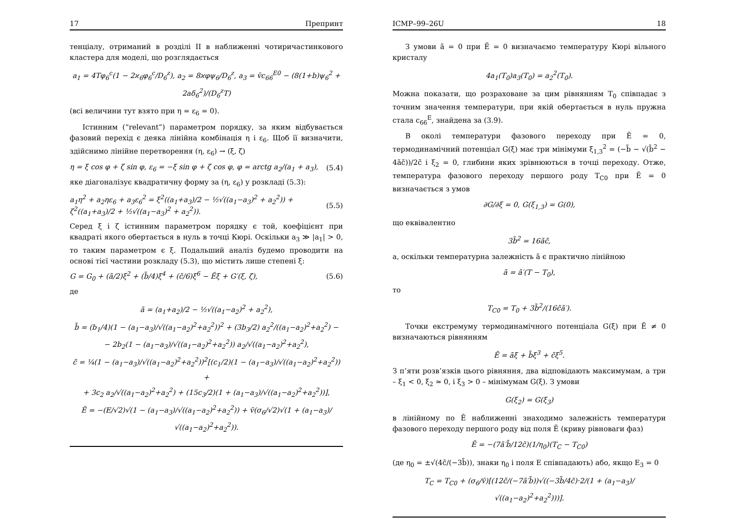17 Препринт
тенціалу, отриманий в розділі II в наближенні чотиричастинкового кластера для моделі, що розглядається
a<sub>1</sub> = 4Tφ<sub>6</sub><sup>c</sup>(1 − 2ϰ<sub>6</sub>φ<sub>6</sub><sup>c</sup>/D<sub>6</sub><sup>z</sup>), a<sub>2</sub> = 8ϰφψ<sub>6</sub>/D<sub>6</sub><sup>z</sup>, a<sub>3</sub> = v̄c<sub>66</sub><sup>E0</sup> − (8(1+b)ψ<sub>6</sub><sup>2</sup> + 2aδ<sub>6</sub><sup>2</sup>)/(D<sub>6</sub><sup>z</sup>T)
(всі величини тут взято при η = ε<sub>6</sub> = 0).
Істинним (“relevant”) параметром порядку, за яким відбувається фазовий перехід є деяка лінійна комбінація η і ε<sub>6</sub>. Щоб її визначити, здійснимо лінійне перетворення (η, ε<sub>6</sub>) → (ξ, ζ)
η = ξ cos φ + ζ sin φ, ε<sub>6</sub> = −ξ sin φ + ζ cos φ, φ = arctg a<sub>2</sub>/(a<sub>1</sub> + a<sub>3</sub>), (5.4)
яке діагоналізує квадратичну форму за (η, ε<sub>6</sub>) у розкладі (5.3):
a<sub>1</sub>η<sup>2</sup> + a<sub>2</sub>ηε<sub>6</sub> + a<sub>3</sub>ε<sub>6</sub><sup>2</sup> = ξ<sup>2</sup>((a<sub>1</sub>+a<sub>3</sub>)/2 − ½√((a<sub>1</sub>−a<sub>3</sub>)<sup>2</sup> + a<sub>2</sub><sup>2</sup>)) + ζ<sup>2</sup>((a<sub>1</sub>+a<sub>3</sub>)/2 + ½√((a<sub>1</sub>−a<sub>3</sub>)<sup>2</sup> + a<sub>2</sub><sup>2</sup>)). (5.5)
Серед ξ і ζ істинним параметром порядку є той, коефіцієнт при квадраті якого обертається в нуль в точці Кюрі. Оскільки a<sub>3</sub> ≫ |a<sub>1</sub>| > 0, то таким параметром є ξ. Подальший аналіз будемо проводити на основі тієї частини розкладу (5.3), що містить лише степені ξ:
G = G<sub>0</sub> + (ã/2)ξ<sup>2</sup> + (b̃/4)ξ<sup>4</sup> + (c̃/6)ξ<sup>6</sup> − Ẽξ + G′(ξ, ζ), (5.6)
де
ã = (a<sub>1</sub>+a<sub>2</sub>)/2 − ½√((a<sub>1</sub>−a<sub>2</sub>)<sup>2</sup> + a<sub>2</sub><sup>2</sup>),
b̃ = (b<sub>1</sub>/4)(1 − (a<sub>1</sub>−a<sub>3</sub>)/√((a<sub>1</sub>−a<sub>2</sub>)<sup>2</sup>+a<sub>2</sub><sup>2</sup>))<sup>2</sup> + (3b<sub>3</sub>/2) a<sub>2</sub><sup>2</sup>/((a<sub>1</sub>−a<sub>2</sub>)<sup>2</sup>+a<sub>2</sub><sup>2</sup>) −
− 2b<sub>2</sub>(1 − (a<sub>1</sub>−a<sub>3</sub>)/√((a<sub>1</sub>−a<sub>2</sub>)<sup>2</sup>+a<sub>2</sub><sup>2</sup>)) a<sub>2</sub>/√((a<sub>1</sub>−a<sub>2</sub>)<sup>2</sup>+a<sub>2</sub><sup>2</sup>),
c̃ = ¼(1 − (a<sub>1</sub>−a<sub>3</sub>)/√((a<sub>1</sub>−a<sub>2</sub>)<sup>2</sup>+a<sub>2</sub><sup>2</sup>))<sup>2</sup>[(c<sub>1</sub>/2)(1 − (a<sub>1</sub>−a<sub>3</sub>)/√((a<sub>1</sub>−a<sub>2</sub>)<sup>2</sup>+a<sub>2</sub><sup>2</sup>)) +
+ 3c<sub>2</sub> a<sub>2</sub>/√((a<sub>1</sub>−a<sub>2</sub>)<sup>2</sup>+a<sub>2</sub><sup>2</sup>) + (15c<sub>3</sub>/2)(1 + (a<sub>1</sub>−a<sub>3</sub>)/√((a<sub>1</sub>−a<sub>2</sub>)<sup>2</sup>+a<sub>2</sub><sup>2</sup>))],
Ẽ = −(E/√2)√(1 − (a<sub>1</sub>−a<sub>3</sub>)/√((a<sub>1</sub>−a<sub>2</sub>)<sup>2</sup>+a<sub>2</sub><sup>2</sup>)) + v̄(σ<sub>6</sub>/√2)√(1 + (a<sub>1</sub>−a<sub>3</sub>)/√((a<sub>1</sub>−a<sub>2</sub>)<sup>2</sup>+a<sub>2</sub><sup>2</sup>)).
ICMP–99–26U 18
З умови ã = 0 при Ẽ = 0 визначаємо температуру Кюрі вільного кристалу
4a<sub>1</sub>(T<sub>0</sub>)a<sub>3</sub>(T<sub>0</sub>) = a<sub>2</sub><sup>2</sup>(T<sub>0</sub>).
Можна показати, що розраховане за цим рівнянням T<sub>0</sub> співпадає з точним значення температури, при якій обертається в нуль пружна стала c<sub>66</sub><sup>E</sup>, знайдена за (3.9).
В околі температури фазового переходу при Ẽ = 0, термодинамічний потенціал G(ξ) має три мінімуми ξ<sub>1,3</sub><sup>2</sup> = (−b̃ − √(b̃<sup>2</sup> − 4ãc̃))/2c̃ і ξ<sub>2</sub> = 0, глибини яких зрівнюються в точці переходу. Отже, температура фазового переходу першого роду T<sub>C0</sub> при Ẽ = 0 визначається з умов
∂G/∂ξ = 0, G(ξ<sub>1,3</sub>) = G(0),
що еквівалентно
3b̃<sup>2</sup> = 16ãc̃,
а, оскільки температурна залежність ã є практично лінійною
ã = ã′(T − T<sub>0</sub>),
то
T<sub>C0</sub> = T<sub>0</sub> + 3b̃<sup>2</sup>/(16c̃ã′).
Точки екстремуму термодинамічного потенціала G(ξ) при Ẽ ≠ 0 визначаються рівнянням
Ẽ = ãξ + b̃ξ<sup>3</sup> + c̃ξ<sup>5</sup>.
З п’яти розв’язків цього рівняння, два відповідають максимумам, а три – ξ<sub>1</sub> < 0, ξ<sub>2</sub> ≃ 0, і ξ<sub>3</sub> > 0 – мінімумам G(ξ). З умови
G(ξ<sub>2</sub>) = G(ξ<sub>3</sub>)
в лінійному по Ẽ наближенні знаходимо залежність температури фазового переходу першого роду від поля Ẽ (криву рівноваги фаз)
Ẽ = −(7ã′b̃/12c̃)(1/η<sub>0</sub>)(T<sub>C</sub> − T<sub>C0</sub>)
(де η<sub>0</sub> = ±√(4c̃/(−3b̃)), знаки η<sub>0</sub> і поля E співпадають) або, якщо E<sub>3</sub> = 0
T<sub>C</sub> = T<sub>C0</sub> + (σ<sub>6</sub>/v̄)[(12c̃/(−7ã′b̃))√((−3b̃/4c̃)·2/(1 + (a<sub>1</sub>−a<sub>3</sub>)/√((a<sub>1</sub>−a<sub>2</sub>)<sup>2</sup>+a<sub>2</sub><sup>2</sup>)))].